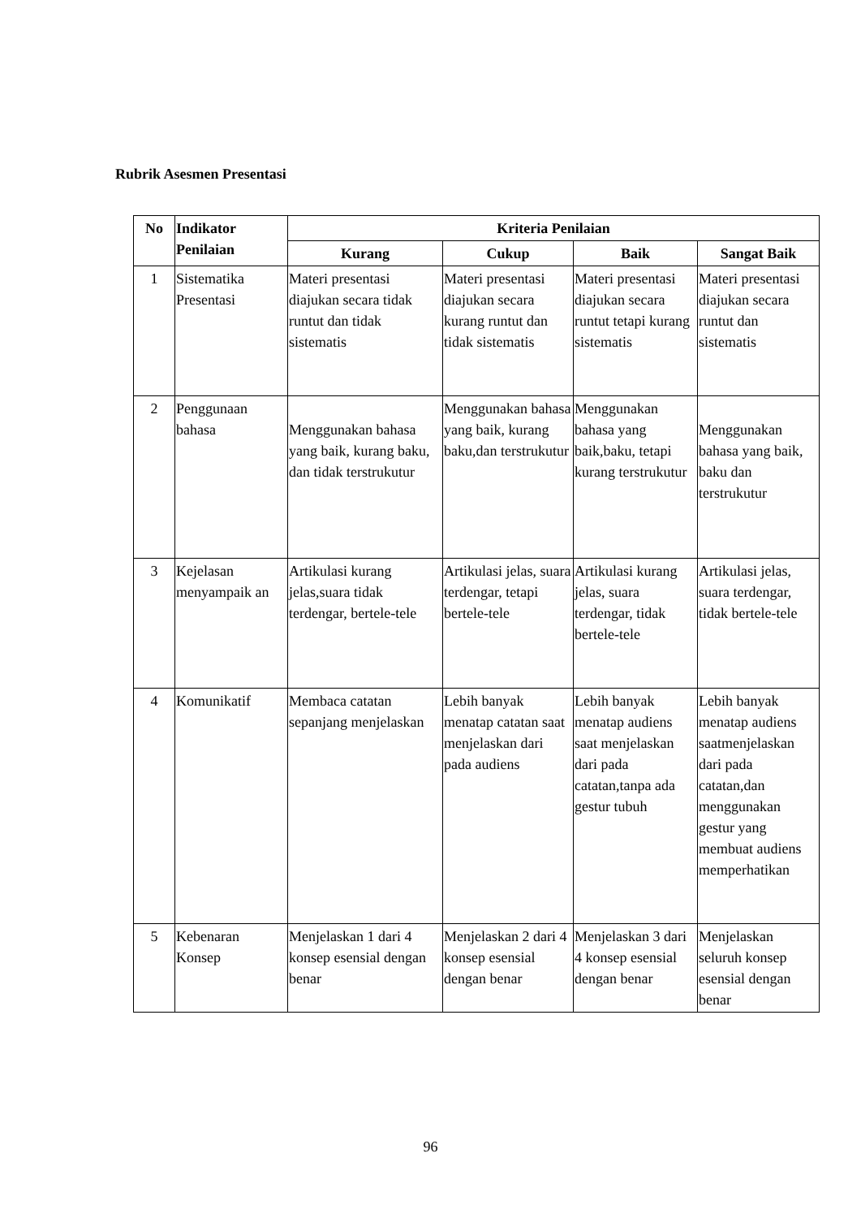Rubrik Asesmen Presentasi
| No | Indikator Penilaian | Kriteria Penilaian | | | |
| --- | --- | --- | --- | --- | --- |
| | | Kurang | Cukup | Baik | Sangat Baik |
| 1 | Sistematika Presentasi | Materi presentasi diajukan secara tidak runtut dan tidak sistematis | Materi presentasi diajukan secara kurang runtut dan tidak sistematis | Materi presentasi diajukan secara runtut tetapi kurang sistematis | Materi presentasi diajukan secara runtut dan sistematis |
| 2 | Penggunaan bahasa | Menggunakan bahasa yang baik, kurang baku, dan tidak terstrukutur | Menggunakan bahasa yang baik, kurang baku,dan terstrukutur | Menggunakan bahasa yang baik,baku, tetapi kurang terstrukutur | Menggunakan bahasa yang baik, baku dan terstrukutur |
| 3 | Kejelasan menyampaik an | Artikulasi kurang jelas,suara tidak terdengar, bertele-tele | Artikulasi jelas, suara terdengar, tetapi bertele-tele | Artikulasi kurang jelas, suara terdengar, tidak bertele-tele | Artikulasi jelas, suara terdengar, tidak bertele-tele |
| 4 | Komunikatif | Membaca catatan sepanjang menjelaskan | Lebih banyak menatap catatan saat menjelaskan dari pada audiens | Lebih banyak menatap audiens saat menjelaskan dari pada catatan,tanpa ada gestur tubuh | Lebih banyak menatap audiens saatmenjelaskan dari pada catatan,dan menggunakan gestur yang membuat audiens memperhatikan |
| 5 | Kebenaran Konsep | Menjelaskan 1 dari 4 konsep esensial dengan benar | Menjelaskan 2 dari 4 konsep esensial dengan benar | Menjelaskan 3 dari 4 konsep esensial dengan benar | Menjelaskan seluruh konsep esensial dengan benar |
96